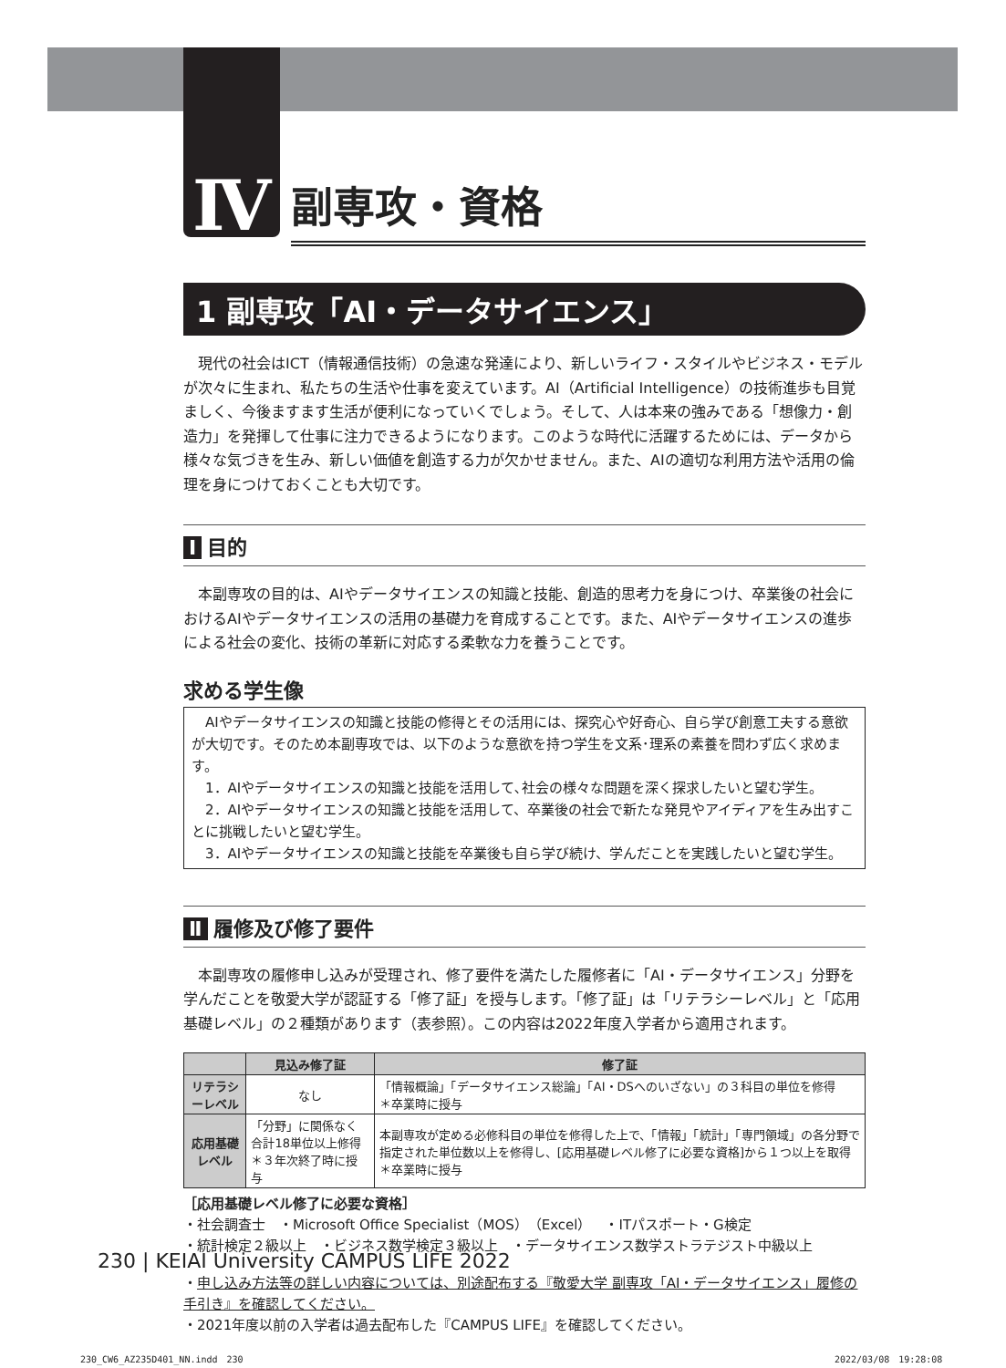Ⅳ
副専攻・資格
1 副専攻「AI・データサイエンス」
現代の社会はICT（情報通信技術）の急速な発達により、新しいライフ・スタイルやビジネス・モデルが次々に生まれ、私たちの生活や仕事を変えています。AI（Artificial Intelligence）の技術進歩も目覚ましく、今後ますます生活が便利になっていくでしょう。そして、人は本来の強みである「想像力・創造力」を発揮して仕事に注力できるようになります。このような時代に活躍するためには、データから様々な気づきを生み、新しい価値を創造する力が欠かせません。また、AIの適切な利用方法や活用の倫理を身につけておくことも大切です。
Ⅰ 目的
本副専攻の目的は、AIやデータサイエンスの知識と技能、創造的思考力を身につけ、卒業後の社会におけるAIやデータサイエンスの活用の基礎力を育成することです。また、AIやデータサイエンスの進歩による社会の変化、技術の革新に対応する柔軟な力を養うことです。
求める学生像
　AIやデータサイエンスの知識と技能の修得とその活用には、探究心や好奇心、自ら学び創意工夫する意欲が大切です。そのため本副専攻では、以下のような意欲を持つ学生を文系･理系の素養を問わず広く求めます。
　1．AIやデータサイエンスの知識と技能を活用して､社会の様々な問題を深く探求したいと望む学生。
　2．AIやデータサイエンスの知識と技能を活用して、卒業後の社会で新たな発見やアイディアを生み出すことに挑戦したいと望む学生。
　3．AIやデータサイエンスの知識と技能を卒業後も自ら学び続け、学んだことを実践したいと望む学生。
Ⅱ 履修及び修了要件
本副専攻の履修申し込みが受理され、修了要件を満たした履修者に「AI・データサイエンス」分野を学んだことを敬愛大学が認証する「修了証」を授与します。「修了証」は「リテラシーレベル」と「応用基礎レベル」の２種類があります（表参照）。この内容は2022年度入学者から適用されます。
| | 見込み修了証 | 修了証 |
| --- | --- | --- |
| リテラシーレベル | なし | 「情報概論」「データサイエンス総論」「AI・DSへのいざない」の３科目の単位を修得 ＊卒業時に授与 |
| 応用基礎レベル | 「分野」に関係なく合計18単位以上修得 ＊３年次終了時に授与 | 本副専攻が定める必修科目の単位を修得した上で、「情報」「統計」「専門領域」の各分野で指定された単位数以上を修得し、[応用基礎レベル修了に必要な資格]から１つ以上を取得 ＊卒業時に授与 |
［応用基礎レベル修了に必要な資格］
・社会調査士　・Microsoft Office Specialist（MOS）（Excel）　・ITパスポート・G検定
・統計検定２級以上　・ビジネス数学検定３級以上　・データサイエンス数学ストラテジスト中級以上
・申し込み方法等の詳しい内容については、別途配布する『敬愛大学 副専攻「AI・データサイエンス」履修の手引き』を確認してください。
・2021年度以前の入学者は過去配布した『CAMPUS LIFE』を確認してください。
230 | KEIAI University CAMPUS LIFE 2022
230_CW6_AZ235D401_NN.indd　230 2022/03/08　19:28:08